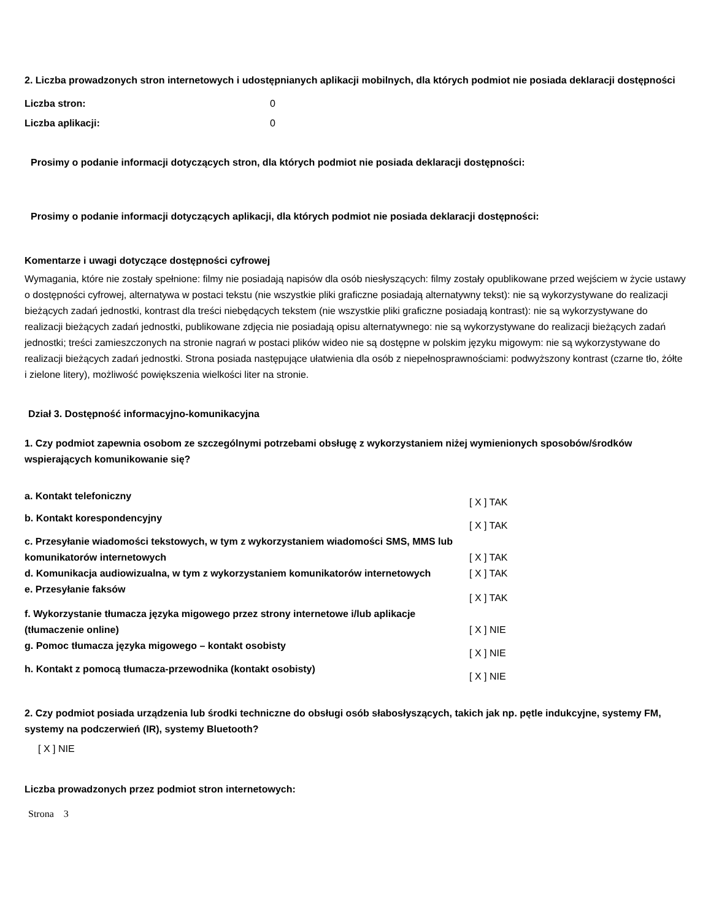2. Liczba prowadzonych stron internetowych i udostępnianych aplikacji mobilnych, dla których podmiot nie posiada deklaracji dostępności
| Liczba stron: | 0 |
| Liczba aplikacji: | 0 |
Prosimy o podanie informacji dotyczących stron, dla których podmiot nie posiada deklaracji dostępności:
Prosimy o podanie informacji dotyczących aplikacji, dla których podmiot nie posiada deklaracji dostępności:
Komentarze i uwagi dotyczące dostępności cyfrowej
Wymagania, które nie zostały spełnione: filmy nie posiadają napisów dla osób niesłyszących: filmy zostały opublikowane przed wejściem w życie ustawy o dostępności cyfrowej, alternatywa w postaci tekstu (nie wszystkie pliki graficzne posiadają alternatywny tekst): nie są wykorzystywane do realizacji bieżących zadań jednostki, kontrast dla treści niebędących tekstem (nie wszystkie pliki graficzne posiadają kontrast): nie są wykorzystywane do realizacji bieżących zadań jednostki, publikowane zdjęcia nie posiadają opisu alternatywnego: nie są wykorzystywane do realizacji bieżących zadań jednostki; treści zamieszczonych na stronie nagrań w postaci plików wideo nie są dostępne w polskim języku migowym: nie są wykorzystywane do realizacji bieżących zadań jednostki. Strona posiada następujące ułatwienia dla osób z niepełnosprawnościami: podwyższony kontrast (czarne tło, żółte i zielone litery), możliwość powiększenia wielkości liter na stronie.
Dział 3. Dostępność informacyjno-komunikacyjna
1. Czy podmiot zapewnia osobom ze szczególnymi potrzebami obsługę z wykorzystaniem niżej wymienionych sposobów/środków wspierających komunikowanie się?
| a. Kontakt telefoniczny | [ X ] TAK |
| b. Kontakt korespondencyjny | [ X ] TAK |
| c. Przesyłanie wiadomości tekstowych, w tym z wykorzystaniem wiadomości SMS, MMS lub komunikatorów internetowych | [ X ] TAK |
| d. Komunikacja audiowizualna, w tym z wykorzystaniem komunikatorów internetowych | [ X ] TAK |
| e. Przesyłanie faksów | [ X ] TAK |
| f. Wykorzystanie tłumacza języka migowego przez strony internetowe i/lub aplikacje (tłumaczenie online) | [ X ] NIE |
| g. Pomoc tłumacza języka migowego – kontakt osobisty | [ X ] NIE |
| h. Kontakt z pomocą tłumacza-przewodnika (kontakt osobisty) | [ X ] NIE |
2. Czy podmiot posiada urządzenia lub środki techniczne do obsługi osób słabosłyszących, takich jak np. pętle indukcyjne, systemy FM, systemy na podczerwień (IR), systemy Bluetooth?
[ X ] NIE
Liczba prowadzonych przez podmiot stron internetowych:
Strona 3